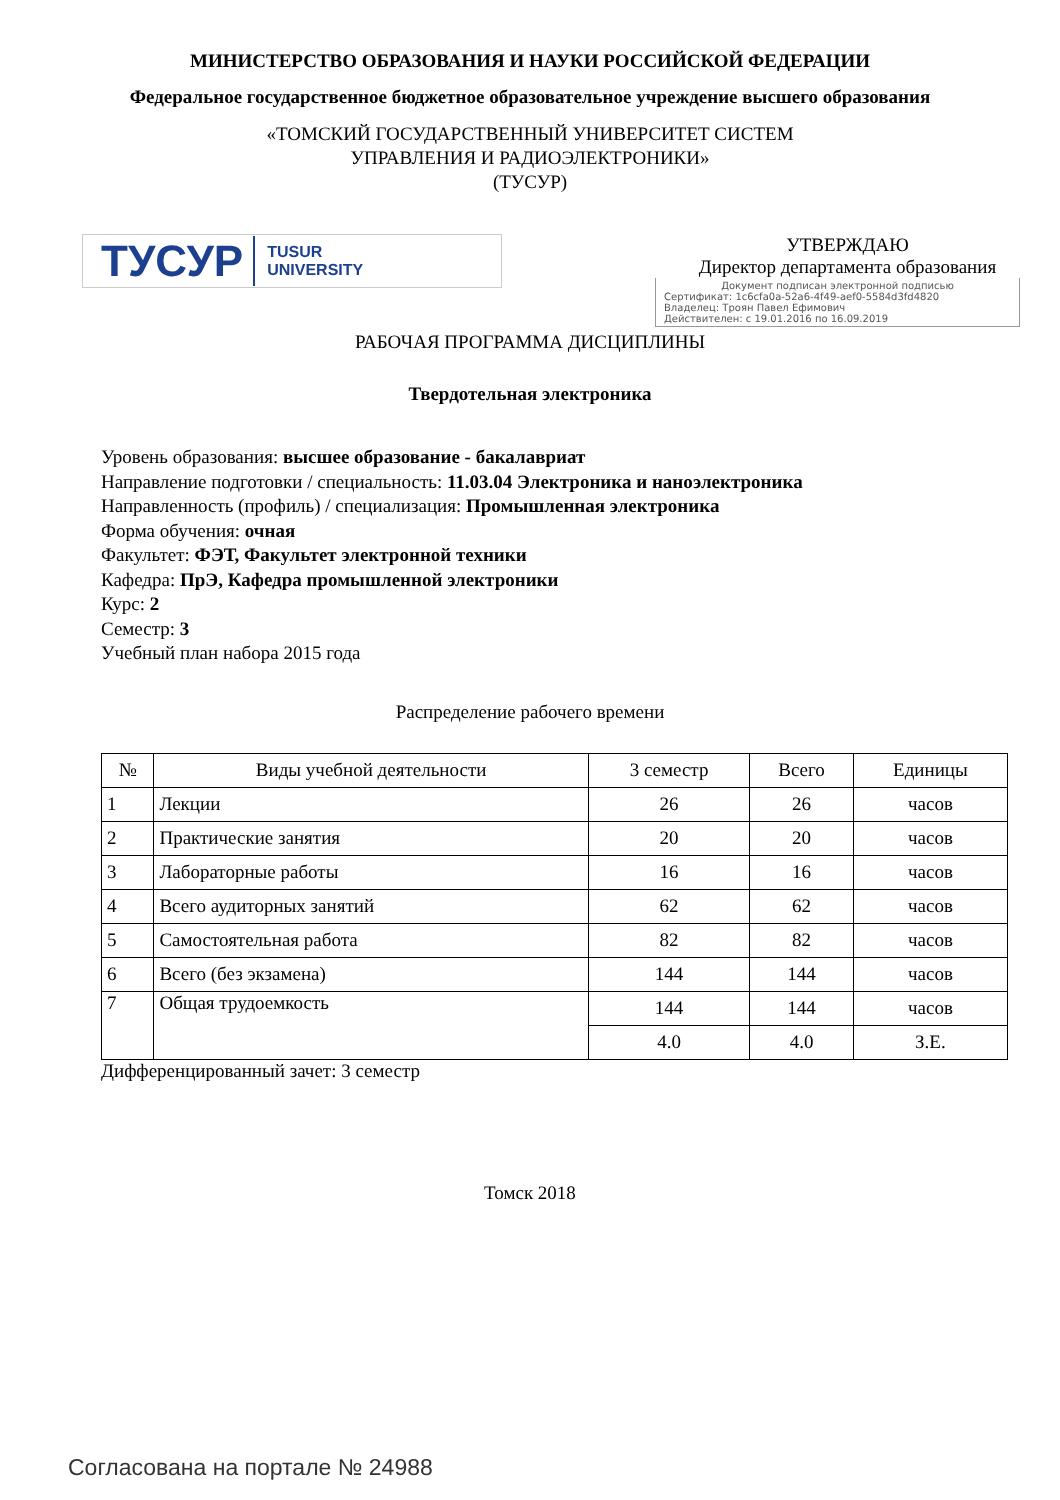МИНИСТЕРСТВО ОБРАЗОВАНИЯ И НАУКИ РОССИЙСКОЙ ФЕДЕРАЦИИ
Федеральное государственное бюджетное образовательное учреждение высшего образования
«ТОМСКИЙ ГОСУДАРСТВЕННЫЙ УНИВЕРСИТЕТ СИСТЕМ
УПРАВЛЕНИЯ И РАДИОЭЛЕКТРОНИКИ»
(ТУСУР)
ТУСУР TUSUR
UNIVERSITY
УТВЕРЖДАЮ
Директор департамента образования
Документ подписан электронной подписью
Сертификат: 1c6cfa0a-52a6-4f49-aef0-5584d3fd4820
Владелец: Троян Павел Ефимович
Действителен: с 19.01.2016 по 16.09.2019
РАБОЧАЯ ПРОГРАММА ДИСЦИПЛИНЫ
Твердотельная электроника
Уровень образования: высшее образование - бакалавриат
Направление подготовки / специальность: 11.03.04 Электроника и наноэлектроника
Направленность (профиль) / специализация: Промышленная электроника
Форма обучения: очная
Факультет: ФЭТ, Факультет электронной техники
Кафедра: ПрЭ, Кафедра промышленной электроники
Курс: 2
Семестр: 3
Учебный план набора 2015 года
Распределение рабочего времени
| № | Виды учебной деятельности | 3 семестр | Всего | Единицы |
| --- | --- | --- | --- | --- |
| 1 | Лекции | 26 | 26 | часов |
| 2 | Практические занятия | 20 | 20 | часов |
| 3 | Лабораторные работы | 16 | 16 | часов |
| 4 | Всего аудиторных занятий | 62 | 62 | часов |
| 5 | Самостоятельная работа | 82 | 82 | часов |
| 6 | Всего (без экзамена) | 144 | 144 | часов |
| 7 | Общая трудоемкость | 144 | 144 | часов |
| | | 4.0 | 4.0 | З.Е. |
Дифференцированный зачет: 3 семестр
Томск 2018
Согласована на портале № 24988